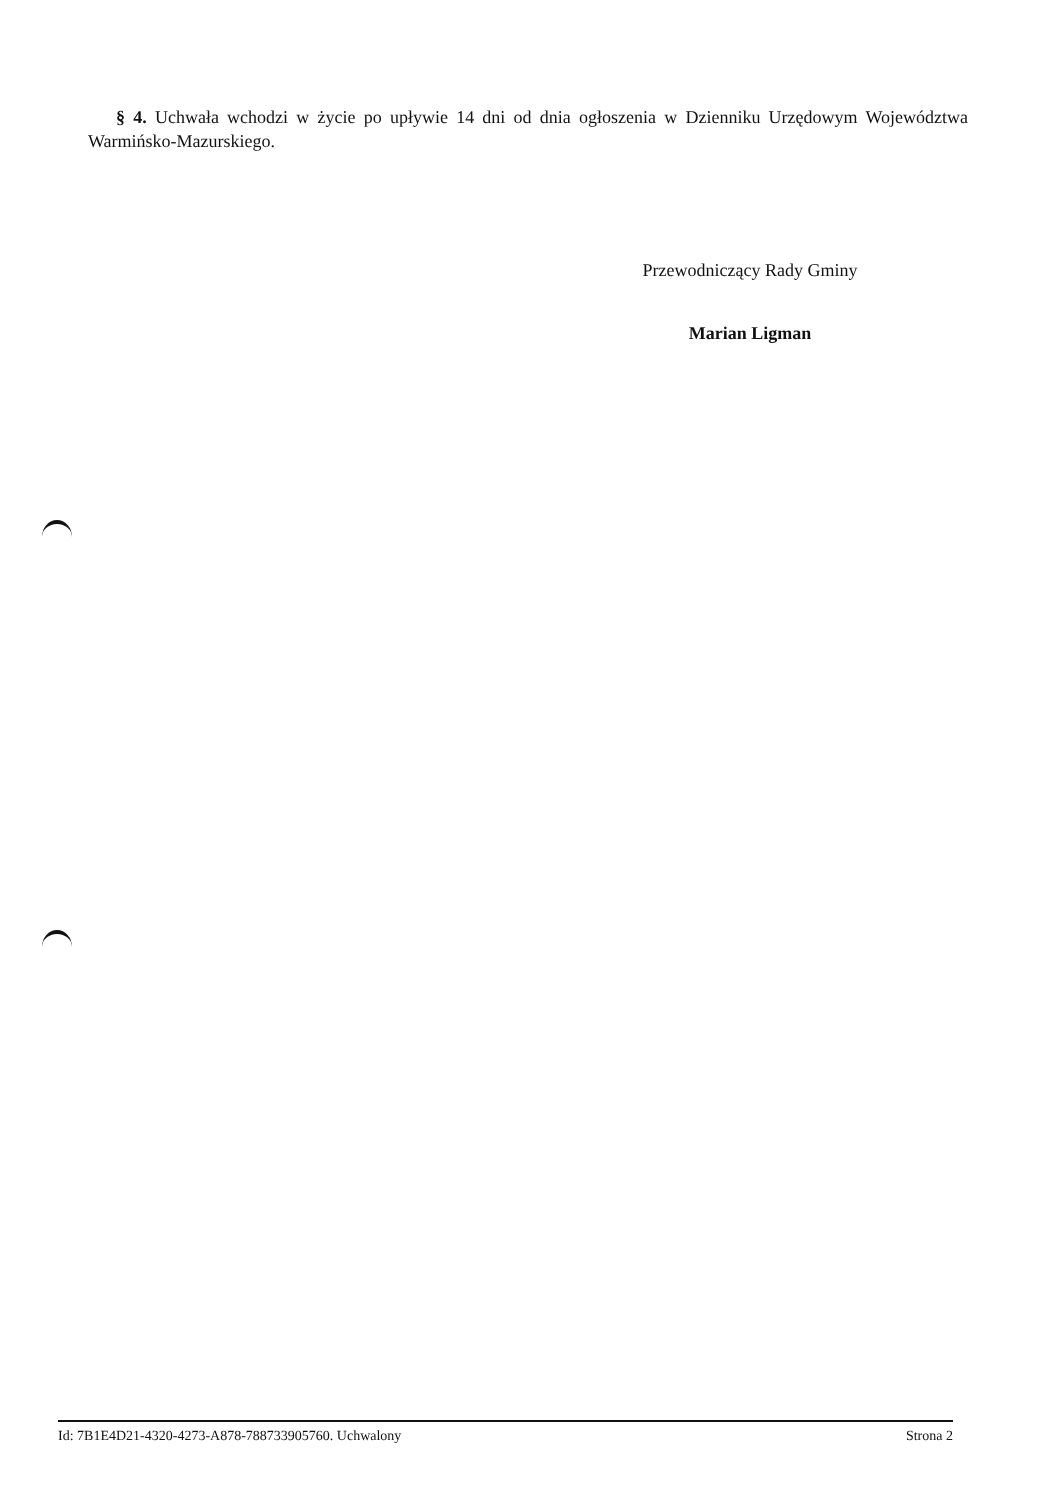§ 4. Uchwała wchodzi w życie po upływie 14 dni od dnia ogłoszenia w Dzienniku Urzędowym Województwa Warmińsko-Mazurskiego.
Przewodniczący Rady Gminy
Marian Ligman
Id: 7B1E4D21-4320-4273-A878-788733905760. Uchwalony Strona 2